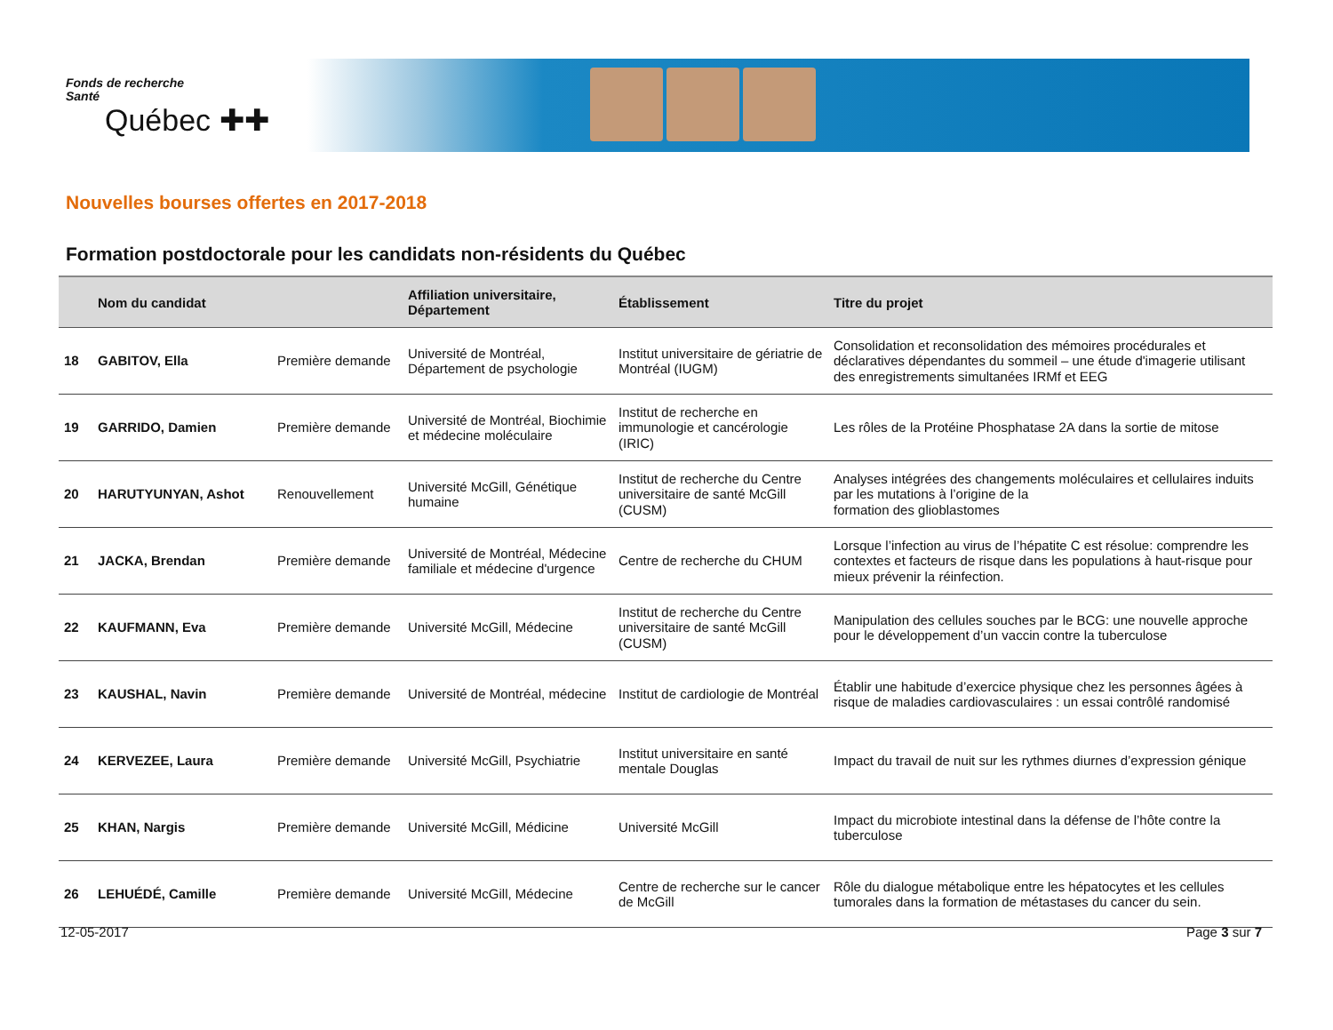Fonds de recherche
Santé
Québec ✚✚
Nouvelles bourses offertes en 2017-2018
Formation postdoctorale pour les candidats non-résidents du Québec
| | Nom du candidat | | Affiliation universitaire, Département | Établissement | Titre du projet |
| --- | --- | --- | --- | --- | --- |
| 18 | GABITOV, Ella | Première demande | Université de Montréal, Département de psychologie | Institut universitaire de gériatrie de Montréal (IUGM) | Consolidation et reconsolidation des mémoires procédurales et déclaratives dépendantes du sommeil – une étude d'imagerie utilisant des enregistrements simultanées IRMf et EEG |
| 19 | GARRIDO, Damien | Première demande | Université de Montréal, Biochimie et médecine moléculaire | Institut de recherche en immunologie et cancérologie (IRIC) | Les rôles de la Protéine Phosphatase 2A dans la sortie de mitose |
| 20 | HARUTYUNYAN, Ashot | Renouvellement | Université McGill, Génétique humaine | Institut de recherche du Centre universitaire de santé McGill (CUSM) | Analyses intégrées des changements moléculaires et cellulaires induits par les mutations à l’origine de la formation des glioblastomes |
| 21 | JACKA, Brendan | Première demande | Université de Montréal, Médecine familiale et médecine d'urgence | Centre de recherche du CHUM | Lorsque l’infection au virus de l’hépatite C est résolue: comprendre les contextes et facteurs de risque dans les populations à haut-risque pour mieux prévenir la réinfection. |
| 22 | KAUFMANN, Eva | Première demande | Université McGill, Médecine | Institut de recherche du Centre universitaire de santé McGill (CUSM) | Manipulation des cellules souches par le BCG: une nouvelle approche pour le développement d’un vaccin contre la tuberculose |
| 23 | KAUSHAL, Navin | Première demande | Université de Montréal, médecine | Institut de cardiologie de Montréal | Établir une habitude d’exercice physique chez les personnes âgées à risque de maladies cardiovasculaires : un essai contrôlé randomisé |
| 24 | KERVEZEE, Laura | Première demande | Université McGill, Psychiatrie | Institut universitaire en santé mentale Douglas | Impact du travail de nuit sur les rythmes diurnes d’expression génique |
| 25 | KHAN, Nargis | Première demande | Université McGill, Médicine | Université McGill | Impact du microbiote intestinal dans la défense de l’hôte contre la tuberculose |
| 26 | LEHUÉDÉ, Camille | Première demande | Université McGill, Médecine | Centre de recherche sur le cancer de McGill | Rôle du dialogue métabolique entre les hépatocytes et les cellules tumorales dans la formation de métastases du cancer du sein. |
12-05-2017 Page 3 sur 7